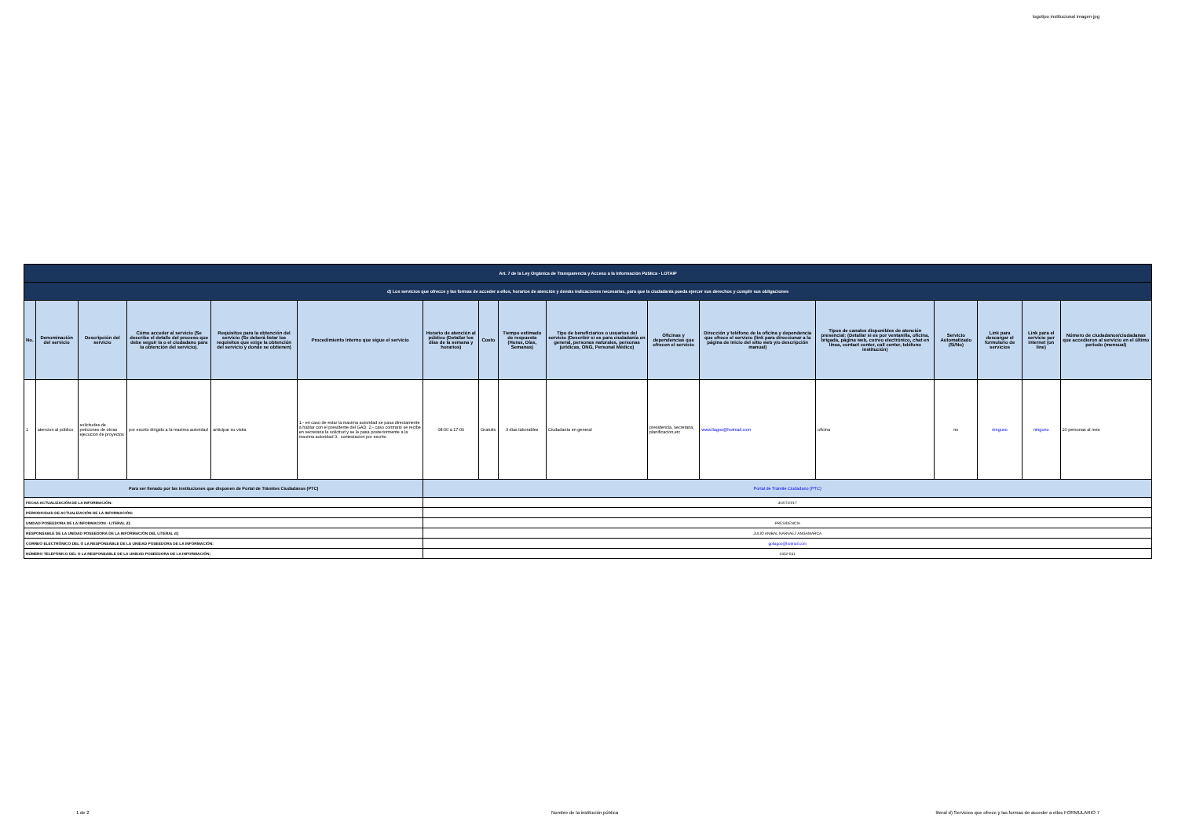logotipo institucional imagen jpg
| Art. 7 de la Ley Orgánica de Transparencia y Acceso a la Información Pública - LOTAIP | | | | | | | | | | | | | | | | |
| d) Los servicios que ofrecce y las formas de acceder a ellos, horarios de atención y demás indicaciones necesarias, para que la ciudadanía pueda ejercer sus derechos y cumplir sus obligaciones | | | | | | | | | | | | | | | | |
| No. | Denominación del servicio | Descripción del servicio | Cómo acceder al servicio (Se describe el detalle del proceso que debe seguir la o el ciudadano para la obtención del servicio). | Requisitos para la obtención del servicio (Se deberá listar los requisitos que exige la obtención del servicio y donde se obtienen) | Procedimiento interno que sigue el servicio | Horario de atención al público (Detallar los días de la semana y horarios) | Costo | Tiempo estimado de respuesta (Horas, Días, Semanas) | Tipo de beneficiarios o usuarios del servicio (Describir si es para ciudadanía en general, personas naturales, personas jurídicas, ONG, Personal Médico) | Oficinas y dependencias que ofrecen el servicio | Dirección y teléfono de la oficina y dependencia que ofrece el servicio (link para direccionar a la página de inicio del sitio web y/o descripción manual) | Tipos de canales disponibles de atención presencial: (Detallar si es por ventanilla, oficina, brigada, página web, correo electrónico, chat en línea, contact center, call center, teléfono institución) | Servicio Automatizado (Si/No) | Link para descargar el formulario de servicios | Link para el servicio por internet (on line) | Número de ciudadanos/ciudadanas que accedieron al servicio en el último período (mensual) |
| 1 | atencion al público | solicitudes de peticiones de obras ejecucion de proyectos | por escrito dirigido a la maxima autoridad | anticipar su visita | 1.- en caso de estar la maxima autoridad se pasa directamente a hablar con el presidente del GAD. 2.- caso contrario se recibe en secretaria la solicitud y se le pasa posteriormente a la maxima autoridad 3.. contestacion por escrito | 08:00 a 17:00 | Gratuito | 3 dias laborables | Ciudadanía en general | presidencia, secretaria, planificacion,etc | www.llagos@hotmail.com | oficina | no | ninguno | ninguno | 20 personas al mes |
| Para ser llenado por las instituciones que disponen de Portal de Trámites Ciudadanos (PTC) | | | | | | Portal de Trámite Ciudadano (PTC) | | | | | | | | | | |
| FECHA ACTUALIZACIÓN DE LA INFORMACIÓN: | | | | | | 31/07/2017 | | | | | | | | | | |
| PERIODICIDAD DE ACTUALIZACIÓN DE LA INFORMACIÓN: | | | | | | | | | | | | | | | | |
| UNIDAD POSEEDORA DE LA INFORMACION - LITERAL d): | | | | | | PRESIDENCIA | | | | | | | | | | |
| RESPONSABLE DE LA UNIDAD POSEEDORA DE LA INFORMACIÓN DEL LITERAL d): | | | | | | JULIO ANIBAL NARVAEZ ANGAMARCA | | | | | | | | | | |
| CORREO ELECTRÓNICO DEL O LA RESPONSABLE DE LA UNIDAD POSEEDORA DE LA INFORMACIÓN: | | | | | | gpllagos@hotmail.com | | | | | | | | | | |
| NÚMERO TELEFÓNICO DEL O LA RESPONSABLE DE LA UNIDAD POSEEDORA DE LA INFORMACIÓN: | | | | | | 2352-031 | | | | | | | | | | |
1 de 2
Nombre de la institución pública
literal d) Servicios que ofrece y las formas de acceder a ellos FORMULARIO 7